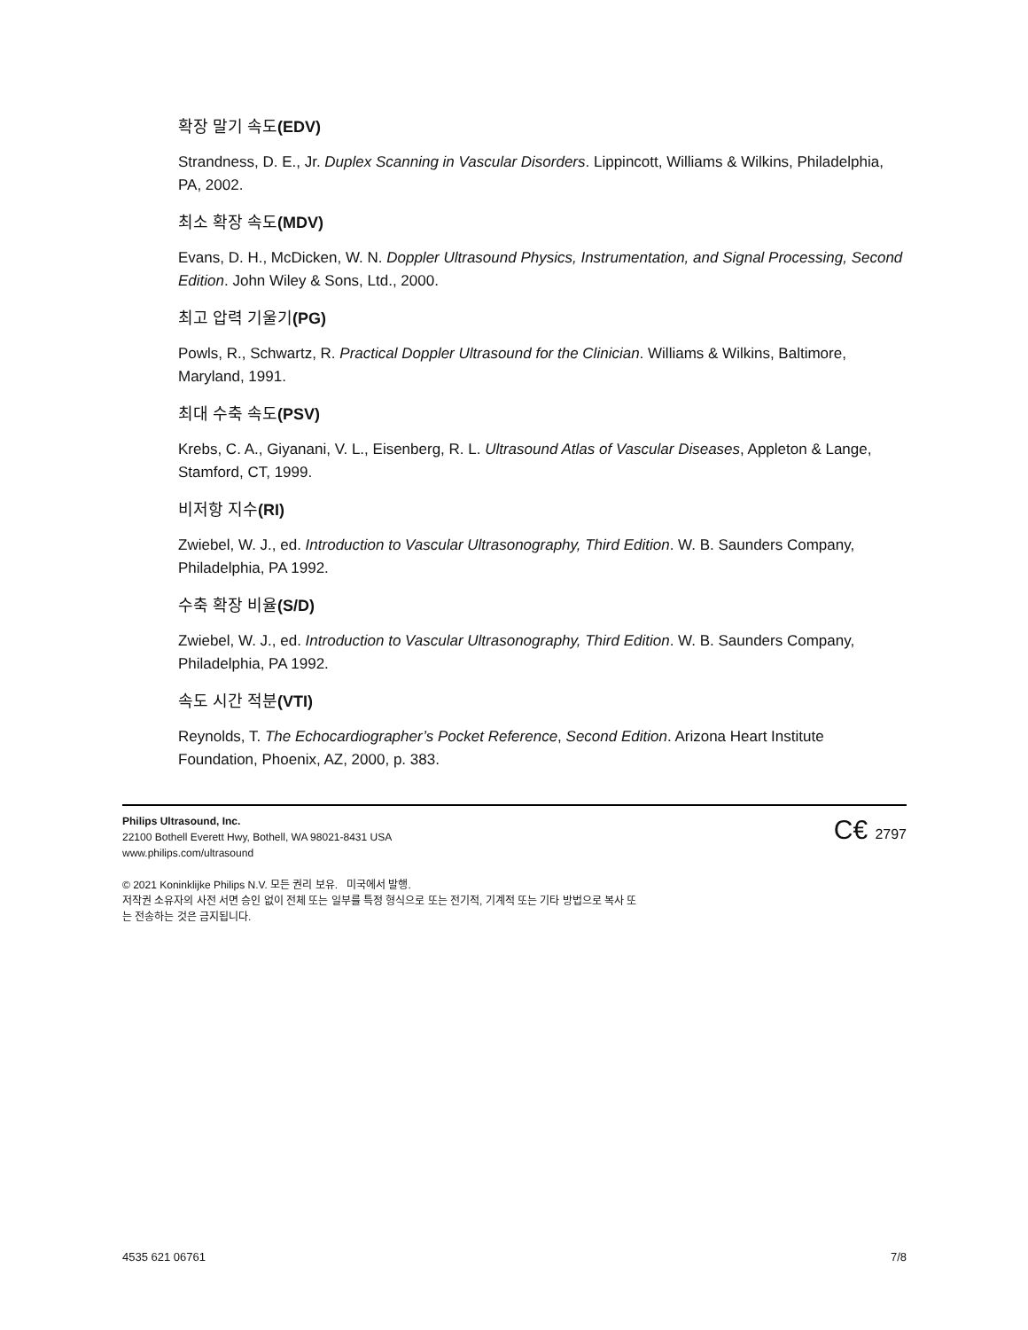확장 말기 속도(EDV)
Strandness, D. E., Jr. Duplex Scanning in Vascular Disorders. Lippincott, Williams & Wilkins, Philadelphia, PA, 2002.
최소 확장 속도(MDV)
Evans, D. H., McDicken, W. N. Doppler Ultrasound Physics, Instrumentation, and Signal Processing, Second Edition. John Wiley & Sons, Ltd., 2000.
최고 압력 기울기(PG)
Powls, R., Schwartz, R. Practical Doppler Ultrasound for the Clinician. Williams & Wilkins, Baltimore, Maryland, 1991.
최대 수축 속도(PSV)
Krebs, C. A., Giyanani, V. L., Eisenberg, R. L. Ultrasound Atlas of Vascular Diseases, Appleton & Lange, Stamford, CT, 1999.
비저항 지수(RI)
Zwiebel, W. J., ed. Introduction to Vascular Ultrasonography, Third Edition. W. B. Saunders Company, Philadelphia, PA 1992.
수축 확장 비율(S/D)
Zwiebel, W. J., ed. Introduction to Vascular Ultrasonography, Third Edition. W. B. Saunders Company, Philadelphia, PA 1992.
속도 시간 적분(VTI)
Reynolds, T. The Echocardiographer’s Pocket Reference, Second Edition. Arizona Heart Institute Foundation, Phoenix, AZ, 2000, p. 383.
C€ 2797
Philips Ultrasound, Inc.
22100 Bothell Everett Hwy, Bothell, WA 98021-8431 USA
www.philips.com/ultrasound
© 2021 Koninklijke Philips N.V. 모든 권리 보유. 미국에서 발행.
저작권 소유자의 사전 서면 승인 없이 전체 또는 일부를 특정 형식으로 또는 전기적, 기계적 또는 기타 방법으로 복사 또
는 전송하는 것은 금지됩니다.
4535 621 06761 7/8